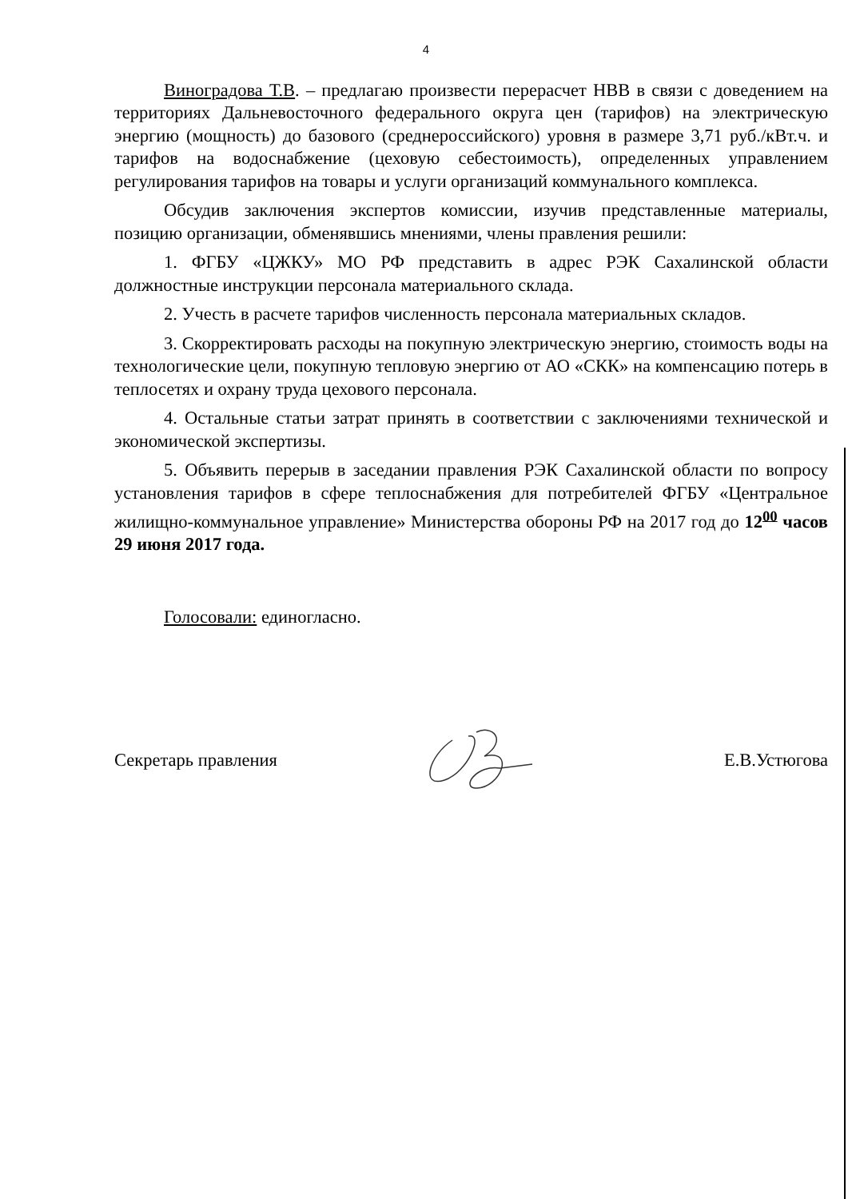4
Виноградова Т.В. – предлагаю произвести перерасчет НВВ в связи с доведением на территориях Дальневосточного федерального округа цен (тарифов) на электрическую энергию (мощность) до базового (среднероссийского) уровня в размере 3,71 руб./кВт.ч. и тарифов на водоснабжение (цеховую себестоимость), определенных управлением регулирования тарифов на товары и услуги организаций коммунального комплекса.
Обсудив заключения экспертов комиссии, изучив представленные материалы, позицию организации, обменявшись мнениями, члены правления решили:
1. ФГБУ «ЦЖКУ» МО РФ представить в адрес РЭК Сахалинской области должностные инструкции персонала материального склада.
2. Учесть в расчете тарифов численность персонала материальных складов.
3. Скорректировать расходы на покупную электрическую энергию, стоимость воды на технологические цели, покупную тепловую энергию от АО «СКК» на компенсацию потерь в теплосетях и охрану труда цехового персонала.
4. Остальные статьи затрат принять в соответствии с заключениями технической и экономической экспертизы.
5. Объявить перерыв в заседании правления РЭК Сахалинской области по вопросу установления тарифов в сфере теплоснабжения для потребителей ФГБУ «Центральное жилищно-коммунальное управление» Министерства обороны РФ на 2017 год до 12<sup>00</sup> часов 29 июня 2017 года.
Голосовали: единогласно.
Секретарь правления Е.В.Устюгова